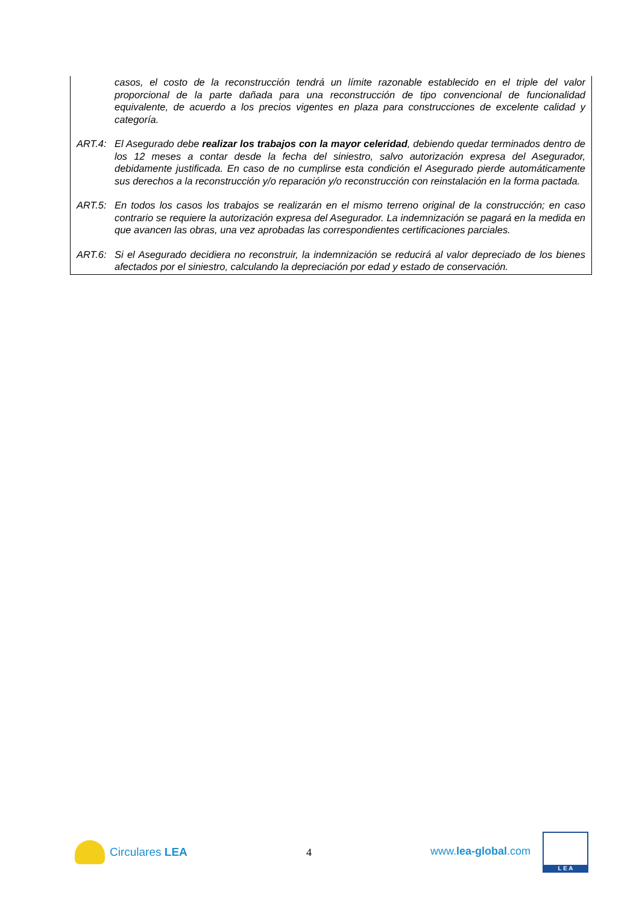casos, el costo de la reconstrucción tendrá un límite razonable establecido en el triple del valor proporcional de la parte dañada para una reconstrucción de tipo convencional de funcionalidad equivalente, de acuerdo a los precios vigentes en plaza para construcciones de excelente calidad y categoría.
ART.4: El Asegurado debe realizar los trabajos con la mayor celeridad, debiendo quedar terminados dentro de los 12 meses a contar desde la fecha del siniestro, salvo autorización expresa del Asegurador, debidamente justificada. En caso de no cumplirse esta condición el Asegurado pierde automáticamente sus derechos a la reconstrucción y/o reparación y/o reconstrucción con reinstalación en la forma pactada.
ART.5: En todos los casos los trabajos se realizarán en el mismo terreno original de la construcción; en caso contrario se requiere la autorización expresa del Asegurador. La indemnización se pagará en la medida en que avancen las obras, una vez aprobadas las correspondientes certificaciones parciales.
ART.6: Si el Asegurado decidiera no reconstruir, la indemnización se reducirá al valor depreciado de los bienes afectados por el siniestro, calculando la depreciación por edad y estado de conservación.
Circulares LEA 4 www.lea-global.com L E A